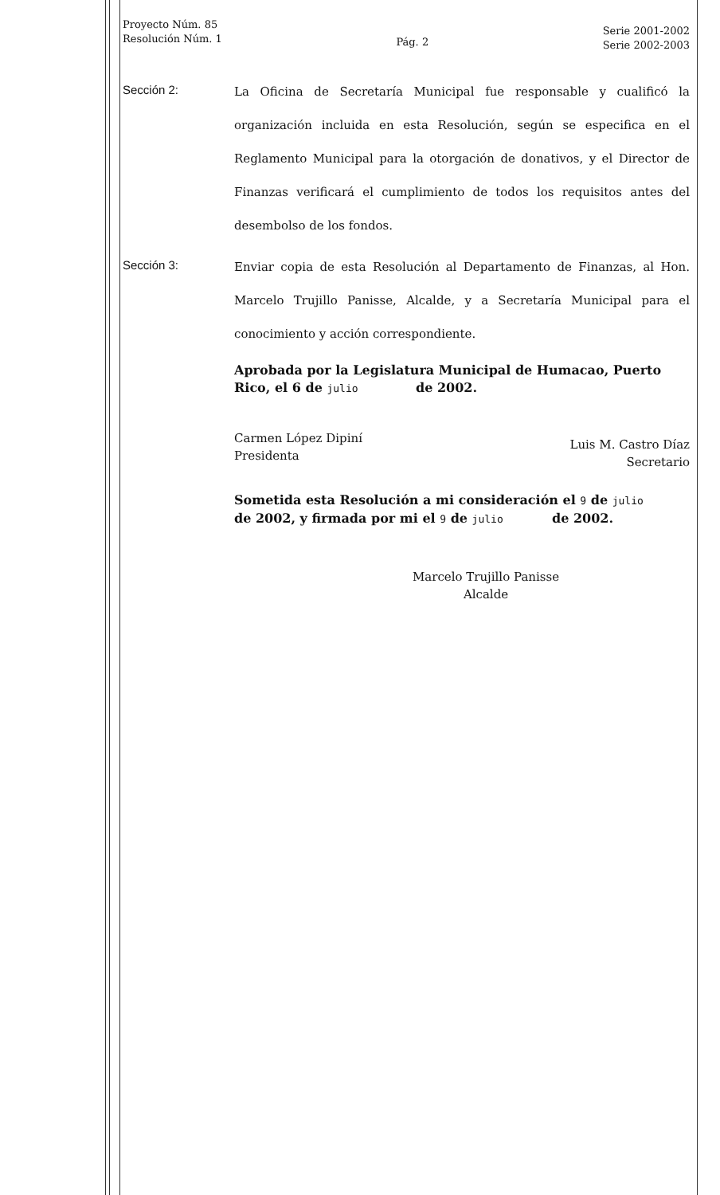Proyecto Núm. 85
Resolución Núm. 1
Pág. 2
Serie 2001-2002
Serie 2002-2003
Sección 2:
La Oficina de Secretaría Municipal fue responsable y cualificó la organización incluida en esta Resolución, según se especifica en el Reglamento Municipal para la otorgación de donativos, y el Director de Finanzas verificará el cumplimiento de todos los requisitos antes del desembolso de los fondos.
Sección 3:
Enviar copia de esta Resolución al Departamento de Finanzas, al Hon. Marcelo Trujillo Panisse, Alcalde, y a Secretaría Municipal para el conocimiento y acción correspondiente.
Aprobada por la Legislatura Municipal de Humacao, Puerto Rico, el 6 de julio de 2002.
Carmen López Dipiní
Presidenta
Luis M. Castro Díaz
Secretario
Sometida esta Resolución a mi consideración el 9 de julio
de 2002, y firmada por mi el 9 de julio de 2002.
Marcelo Trujillo Panisse
Alcalde